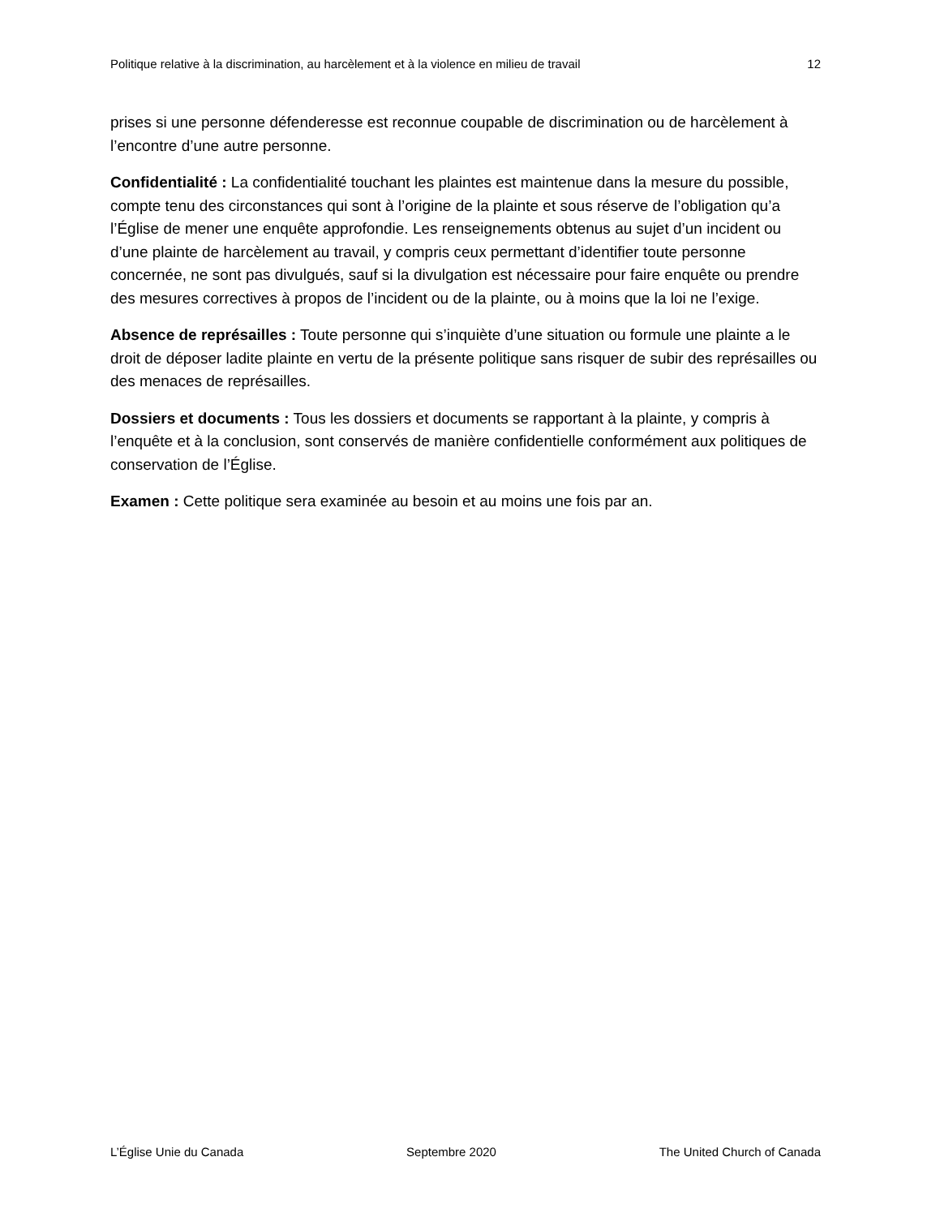Politique relative à la discrimination, au harcèlement et à la violence en milieu de travail 12
prises si une personne défenderesse est reconnue coupable de discrimination ou de harcèlement à l’encontre d’une autre personne.
Confidentialité : La confidentialité touchant les plaintes est maintenue dans la mesure du possible, compte tenu des circonstances qui sont à l’origine de la plainte et sous réserve de l’obligation qu’a l’Église de mener une enquête approfondie. Les renseignements obtenus au sujet d’un incident ou d’une plainte de harcèlement au travail, y compris ceux permettant d’identifier toute personne concernée, ne sont pas divulgués, sauf si la divulgation est nécessaire pour faire enquête ou prendre des mesures correctives à propos de l’incident ou de la plainte, ou à moins que la loi ne l’exige.
Absence de représailles : Toute personne qui s’inquiète d’une situation ou formule une plainte a le droit de déposer ladite plainte en vertu de la présente politique sans risquer de subir des représailles ou des menaces de représailles.
Dossiers et documents : Tous les dossiers et documents se rapportant à la plainte, y compris à l’enquête et à la conclusion, sont conservés de manière confidentielle conformément aux politiques de conservation de l’Église.
Examen : Cette politique sera examinée au besoin et au moins une fois par an.
L’Église Unie du Canada Septembre 2020 The United Church of Canada